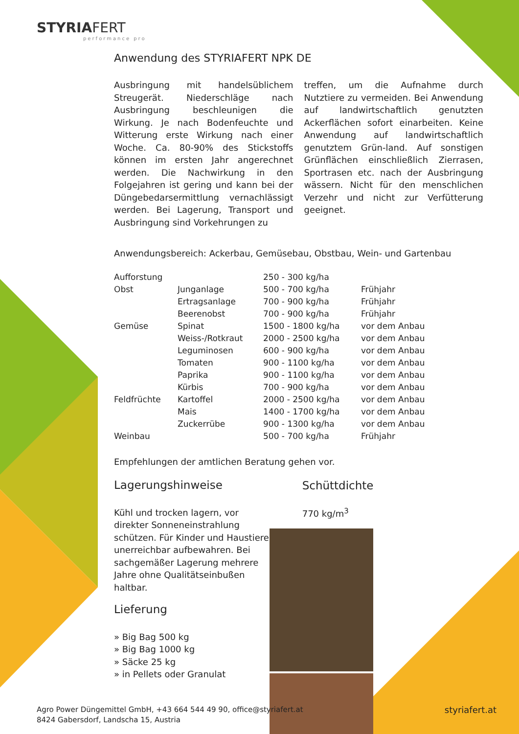STYRIAFERT
performance pro
Anwendung des STYRIAFERT NPK DE
Ausbringung mit handelsüblichem Streugerät. Niederschläge nach Ausbringung beschleunigen die Wirkung. Je nach Bodenfeuchte und Witterung erste Wirkung nach einer Woche. Ca. 80-90% des Stickstoffs können im ersten Jahr angerechnet werden. Die Nachwirkung in den Folgejahren ist gering und kann bei der Düngebedarsermittlung vernachlässigt werden. Bei Lagerung, Transport und Ausbringung sind Vorkehrungen zu
treffen, um die Aufnahme durch Nutztiere zu vermeiden. Bei Anwendung auf landwirtschaftlich genutzten Ackerflächen sofort einarbeiten. Keine Anwendung auf landwirtschaftlich genutztem Grün-land. Auf sonstigen Grünflächen einschließlich Zierrasen, Sportrasen etc. nach der Ausbringung wässern. Nicht für den menschlichen Verzehr und nicht zur Verfütterung geeignet.
Anwendungsbereich: Ackerbau, Gemüsebau, Obstbau, Wein- und Gartenbau
| Aufforstung | | 250 - 300 kg/ha | |
| Obst | Junganlage | 500 - 700 kg/ha | Frühjahr |
| | Ertragsanlage | 700 - 900 kg/ha | Frühjahr |
| | Beerenobst | 700 - 900 kg/ha | Frühjahr |
| Gemüse | Spinat | 1500 - 1800 kg/ha | vor dem Anbau |
| | Weiss-/Rotkraut | 2000 - 2500 kg/ha | vor dem Anbau |
| | Leguminosen | 600 - 900 kg/ha | vor dem Anbau |
| | Tomaten | 900 - 1100 kg/ha | vor dem Anbau |
| | Paprika | 900 - 1100 kg/ha | vor dem Anbau |
| | Kürbis | 700 - 900 kg/ha | vor dem Anbau |
| Feldfrüchte | Kartoffel | 2000 - 2500 kg/ha | vor dem Anbau |
| | Mais | 1400 - 1700 kg/ha | vor dem Anbau |
| | Zuckerrübe | 900 - 1300 kg/ha | vor dem Anbau |
| Weinbau | | 500 - 700 kg/ha | Frühjahr |
Empfehlungen der amtlichen Beratung gehen vor.
Lagerungshinweise
Kühl und trocken lagern, vor direkter Sonneneinstrahlung schützen. Für Kinder und Haustiere unerreichbar aufbewahren. Bei sachgemäßer Lagerung mehrere Jahre ohne Qualitätseinbußen haltbar.
Lieferung
» Big Bag 500 kg
» Big Bag 1000 kg
» Säcke 25 kg
» in Pellets oder Granulat
Schüttdichte
770 kg/m<sup>3</sup>
Agro Power Düngemittel GmbH, +43 664 544 49 90, office@styriafert.at
8424 Gabersdorf, Landscha 15, Austria
styriafert.at